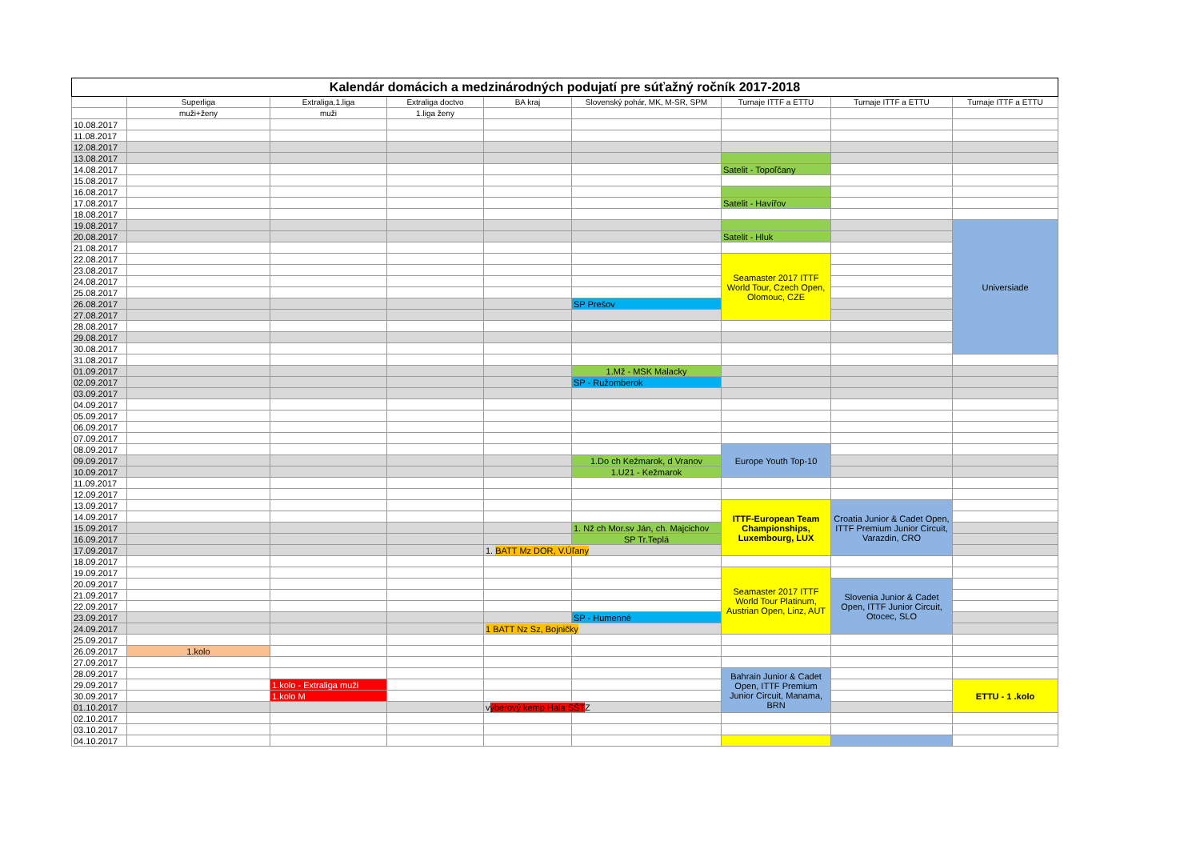| Kalendár domácich a medzinárodných podujatí pre súťažný ročník 2017-2018 | | | | | | | | |
| | Superliga | Extraliga,1.liga | Extraliga doctvo | BA kraj | Slovenský pohár, MK, M-SR, SPM | Turnaje ITTF a ETTU | Turnaje ITTF a ETTU | Turnaje ITTF a ETTU |
| | muži+ženy | muži | 1.liga ženy | | | | | |
| 10.08.2017 | | | | | | | | |
| 11.08.2017 | | | | | | | | |
| 12.08.2017 | | | | | | | | |
| 13.08.2017 | | | | | | | | |
| 14.08.2017 | | | | | | Satelit - Topoľčany | | |
| 15.08.2017 | | | | | | | | |
| 16.08.2017 | | | | | | | | |
| 17.08.2017 | | | | | | Satelit - Havířov | | |
| 18.08.2017 | | | | | | | | |
| 19.08.2017 | | | | | | | | Universiade |
| 20.08.2017 | | | | | | Satelit - Hluk | | |
| 21.08.2017 | | | | | | | | |
| 22.08.2017 | | | | | | Seamaster 2017 ITTF World Tour, Czech Open, Olomouc, CZE | | |
| 23.08.2017 | | | | | | | | |
| 24.08.2017 | | | | | | | | |
| 25.08.2017 | | | | | | | | |
| 26.08.2017 | | | | | SP Prešov | | | |
| 27.08.2017 | | | | | | | | |
| 28.08.2017 | | | | | | | | |
| 29.08.2017 | | | | | | | | |
| 30.08.2017 | | | | | | | | |
| 31.08.2017 | | | | | | | | |
| 01.09.2017 | | | | | 1.Mž - MSK Malacky | | | |
| 02.09.2017 | | | | | SP - Ružomberok | | | |
| 03.09.2017 | | | | | | | | |
| 04.09.2017 | | | | | | | | |
| 05.09.2017 | | | | | | | | |
| 06.09.2017 | | | | | | | | |
| 07.09.2017 | | | | | | | | |
| 08.09.2017 | | | | | | Europe Youth Top-10 | | |
| 09.09.2017 | | | | | 1.Do ch Kežmarok, d Vranov | | | |
| 10.09.2017 | | | | | 1.U21 - Kežmarok | | | |
| 11.09.2017 | | | | | | | | |
| 12.09.2017 | | | | | | | | |
| 13.09.2017 | | | | | | ITTF-European Team Championships, Luxembourg, LUX | Croatia Junior & Cadet Open, ITTF Premium Junior Circuit, Varazdin, CRO | |
| 14.09.2017 | | | | | | | | |
| 15.09.2017 | | | | | 1. Nž ch Mor.sv Ján, ch. Majcichov | | | |
| 16.09.2017 | | | | | SP Tr.Teplá | | | |
| 17.09.2017 | | | | 1. BATT Mz DOR, V.Úľany | | | | |
| 18.09.2017 | | | | | | | | |
| 19.09.2017 | | | | | | Seamaster 2017 ITTF World Tour Platinum, Austrian Open, Linz, AUT | | |
| 20.09.2017 | | | | | | | Slovenia Junior & Cadet Open, ITTF Junior Circuit, Otocec, SLO | |
| 21.09.2017 | | | | | | | | |
| 22.09.2017 | | | | | | | | |
| 23.09.2017 | | | | | SP - Humenné | | | |
| 24.09.2017 | | | | 1 BATT Nz Sz, Bojničky | | | | |
| 25.09.2017 | | | | | | | | |
| 26.09.2017 | 1.kolo | | | | | | | |
| 27.09.2017 | | | | | | | | |
| 28.09.2017 | | | | | | Bahrain Junior & Cadet Open, ITTF Premium Junior Circuit, Manama, BRN | | |
| 29.09.2017 | | 1.kolo - Extraliga muži | | | | | | ETTU - 1 .kolo |
| 30.09.2017 | | 1.kolo M | | | | | | |
| 01.10.2017 | | | | v ýberový kemp Hala SŠT Z | | | | |
| 02.10.2017 | | | | | | | | |
| 03.10.2017 | | | | | | | | |
| 04.10.2017 | | | | | | | | |